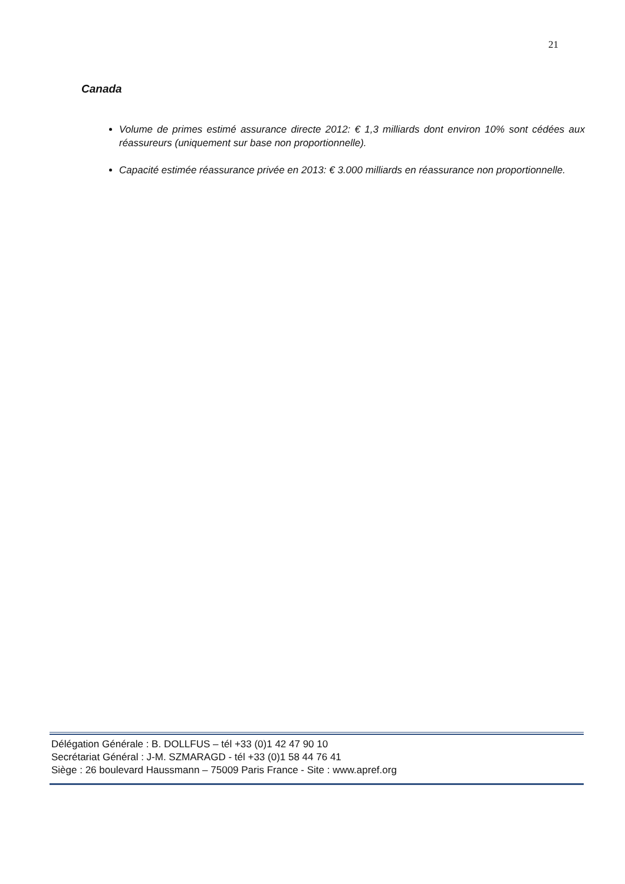21
Canada
Volume de primes estimé assurance directe 2012: € 1,3 milliards dont environ 10% sont cédées aux réassureurs (uniquement sur base non proportionnelle).
Capacité estimée réassurance privée en 2013: € 3.000 milliards en réassurance non proportionnelle.
Délégation Générale : B. DOLLFUS – tél +33 (0)1 42 47 90 10
Secrétariat Général : J-M. SZMARAGD - tél +33 (0)1 58 44 76 41
Siège : 26 boulevard Haussmann – 75009 Paris France - Site : www.apref.org